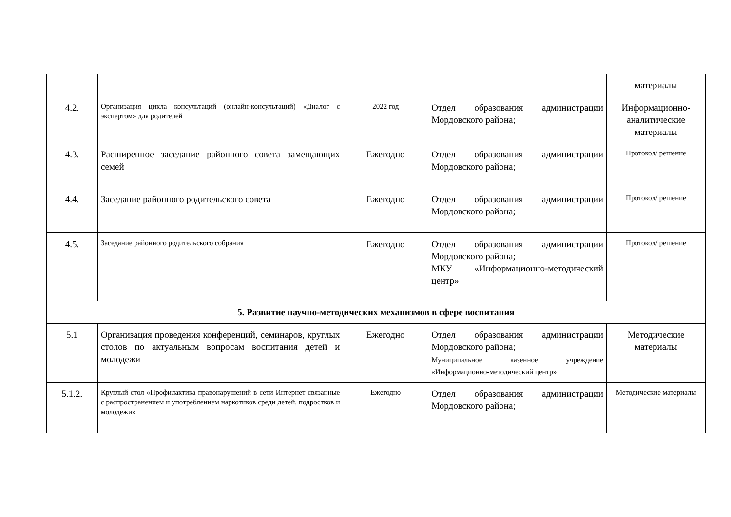| | | | | материалы |
| 4.2. | Организация цикла консультаций (онлайн-консультаций) «Диалог с экспертом» для родителей | 2022 год | Отдел образования администрации Мордовского района; | Информационно-аналитические материалы |
| 4.3. | Расширенное заседание районного совета замещающих семей | Ежегодно | Отдел образования администрации Мордовского района; | Протокол/ решение |
| 4.4. | Заседание районного родительского совета | Ежегодно | Отдел образования администрации Мордовского района; | Протокол/ решение |
| 4.5. | Заседание районного родительского собрания | Ежегодно | Отдел образования администрации Мордовского района; МКУ «Информационно-методический центр» | Протокол/ решение |
| 5. Развитие научно-методических механизмов в сфере воспитания | | | | |
| 5.1 | Организация проведения конференций, семинаров, круглых столов по актуальным вопросам воспитания детей и молодежи | Ежегодно | Отдел образования администрации Мордовского района; Муниципальное казенное учреждение «Информационно-методический центр» | Методические материалы |
| 5.1.2. | Круглый стол «Профилактика правонарушений в сети Интернет связанные с распространением и употреблением наркотиков среди детей, подростков и молодежи» | Ежегодно | Отдел образования администрации Мордовского района; | Методические материалы |